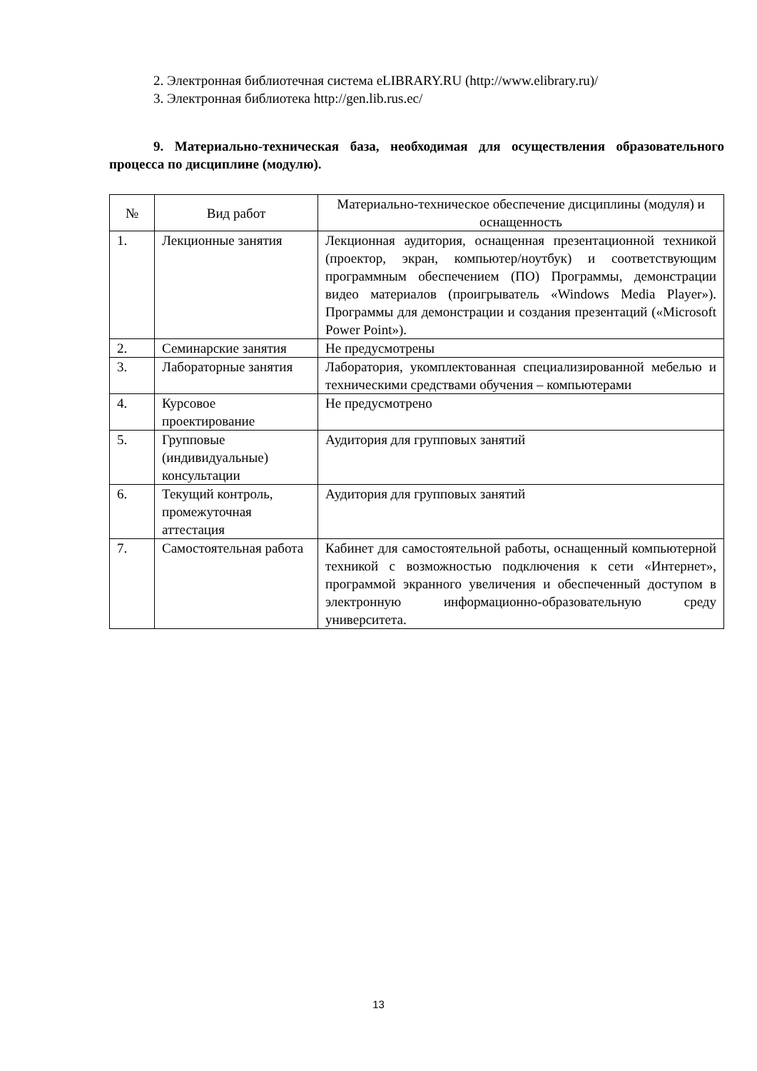2. Электронная библиотечная система eLIBRARY.RU (http://www.elibrary.ru)/
3. Электронная библиотека http://gen.lib.rus.ec/
9. Материально-техническая база, необходимая для осуществления образовательного процесса по дисциплине (модулю).
| № | Вид работ | Материально-техническое обеспечение дисциплины (модуля) и оснащенность |
| --- | --- | --- |
| 1. | Лекционные занятия | Лекционная аудитория, оснащенная презентационной техникой (проектор, экран, компьютер/ноутбук) и соответствующим программным обеспечением (ПО) Программы, демонстрации видео материалов (проигрыватель «Windows Media Player»). Программы для демонстрации и создания презентаций («Microsoft Power Point»). |
| 2. | Семинарские занятия | Не предусмотрены |
| 3. | Лабораторные занятия | Лаборатория, укомплектованная специализированной мебелью и техническими средствами обучения – компьютерами |
| 4. | Курсовое проектирование | Не предусмотрено |
| 5. | Групповые (индивидуальные) консультации | Аудитория для групповых занятий |
| 6. | Текущий контроль, промежуточная аттестация | Аудитория для групповых занятий |
| 7. | Самостоятельная работа | Кабинет для самостоятельной работы, оснащенный компьютерной техникой с возможностью подключения к сети «Интернет», программой экранного увеличения и обеспеченный доступом в электронную информационно-образовательную среду университета. |
13